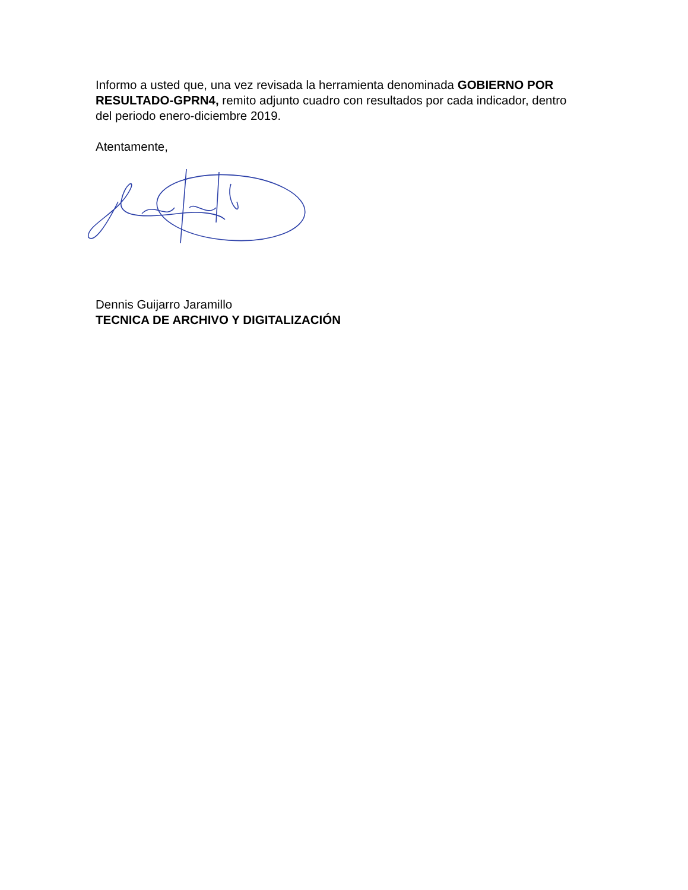Informo a usted que, una vez revisada la herramienta denominada GOBIERNO POR RESULTADO-GPRN4, remito adjunto cuadro con resultados por cada indicador, dentro del periodo enero-diciembre 2019.
Atentamente,
Dennis Guijarro Jaramillo
TECNICA DE ARCHIVO Y DIGITALIZACIÓN